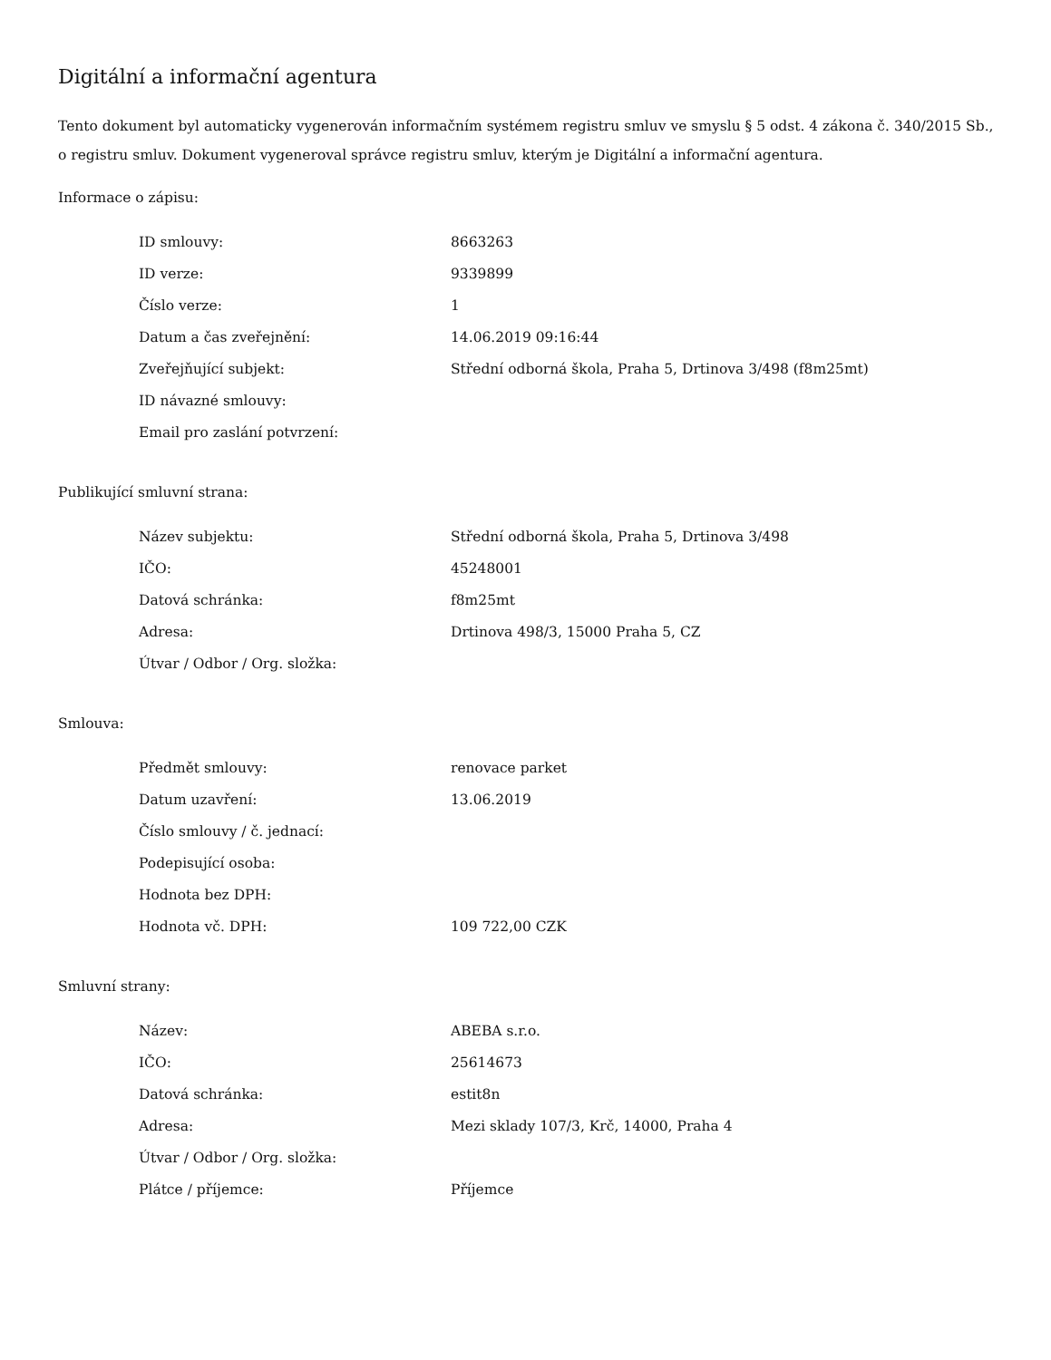Digitální a informační agentura
Tento dokument byl automaticky vygenerován informačním systémem registru smluv ve smyslu § 5 odst. 4 zákona č. 340/2015 Sb., o registru smluv. Dokument vygeneroval správce registru smluv, kterým je Digitální a informační agentura.
Informace o zápisu:
| ID smlouvy: | 8663263 |
| ID verze: | 9339899 |
| Číslo verze: | 1 |
| Datum a čas zveřejnění: | 14.06.2019 09:16:44 |
| Zveřejňující subjekt: | Střední odborná škola, Praha 5, Drtinova 3/498 (f8m25mt) |
| ID návazné smlouvy: | |
| Email pro zaslání potvrzení: | |
Publikující smluvní strana:
| Název subjektu: | Střední odborná škola, Praha 5, Drtinova 3/498 |
| IČO: | 45248001 |
| Datová schránka: | f8m25mt |
| Adresa: | Drtinova 498/3, 15000 Praha 5, CZ |
| Útvar / Odbor / Org. složka: | |
Smlouva:
| Předmět smlouvy: | renovace parket |
| Datum uzavření: | 13.06.2019 |
| Číslo smlouvy / č. jednací: | |
| Podepisující osoba: | |
| Hodnota bez DPH: | |
| Hodnota vč. DPH: | 109 722,00 CZK |
Smluvní strany:
| Název: | ABEBA s.r.o. |
| IČO: | 25614673 |
| Datová schránka: | estit8n |
| Adresa: | Mezi sklady 107/3, Krč, 14000, Praha 4 |
| Útvar / Odbor / Org. složka: | |
| Plátce / příjemce: | Příjemce |